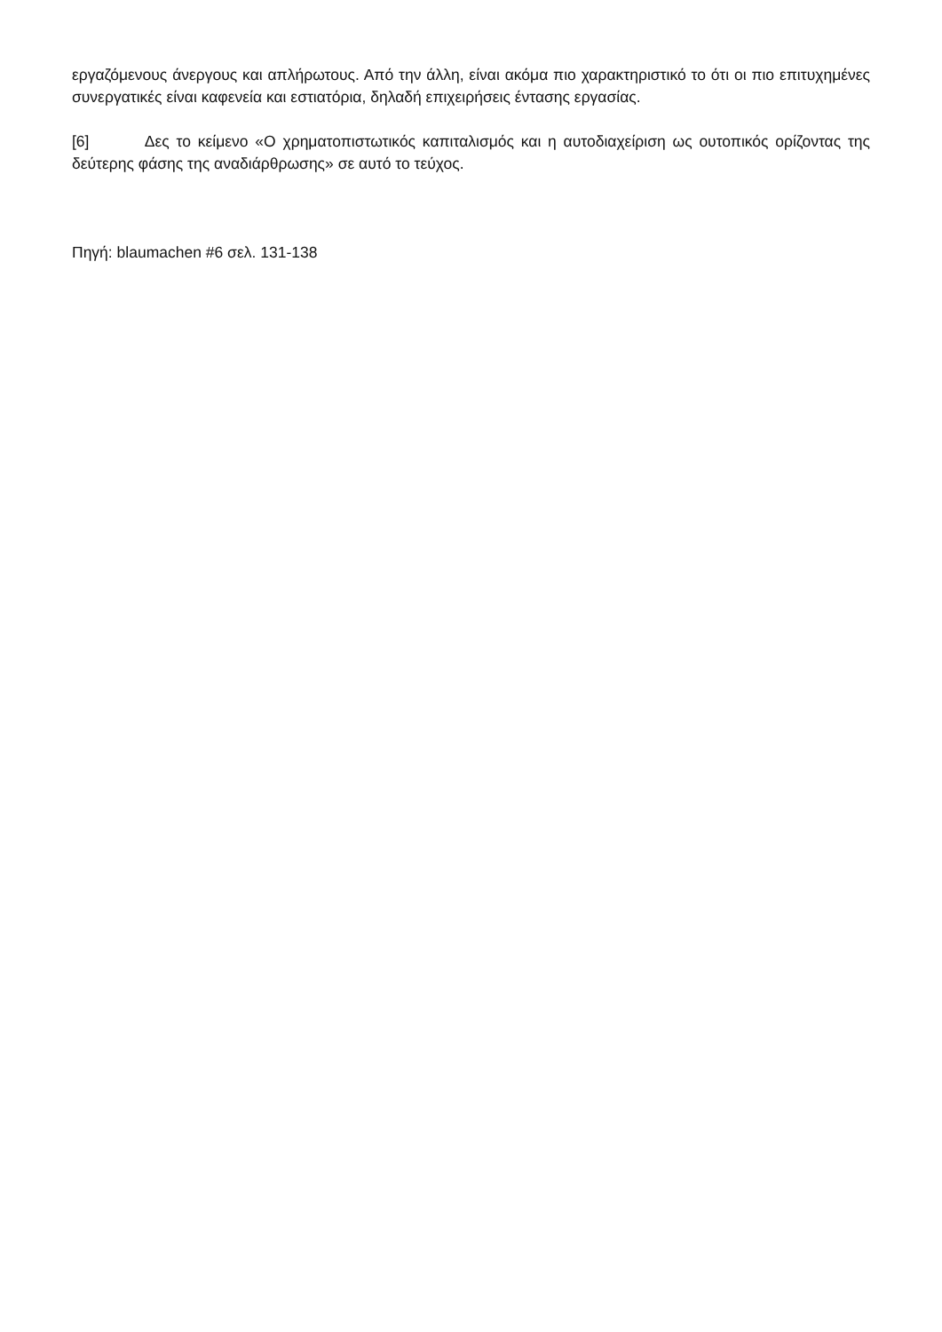εργαζόμενους άνεργους και απλήρωτους. Από την άλλη, είναι ακόμα πιο χαρακτηριστικό το ότι οι πιο επιτυχημένες συνεργατικές είναι καφενεία και εστιατόρια, δηλαδή επιχειρήσεις έντασης εργασίας.
[6] Δες το κείμενο «Ο χρηματοπιστωτικός καπιταλισμός και η αυτοδιαχείριση ως ουτοπικός ορίζοντας της δεύτερης φάσης της αναδιάρθρωσης» σε αυτό το τεύχος.
Πηγή: blaumachen #6 σελ. 131-138